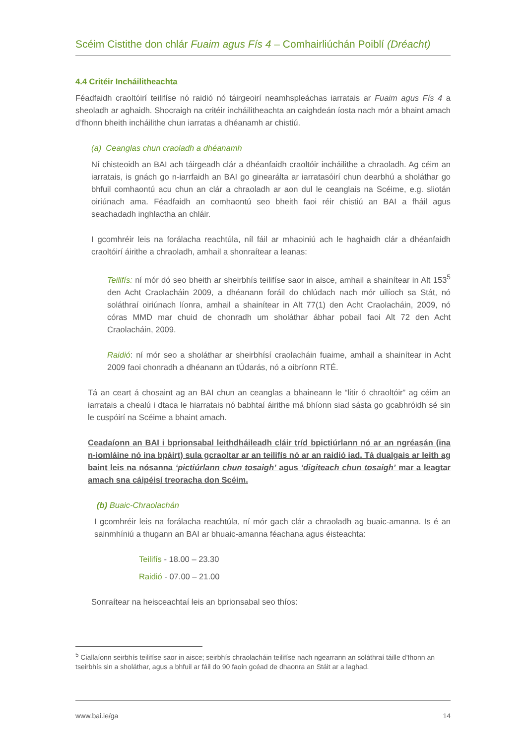Scéim Cistithe don chlár Fuaim agus Fís 4 – Comhairliúchán Poiblí (Dréacht)
4.4 Critéir Incháilitheachta
Féadfaidh craoltóirí teilifíse nó raidió nó táirgeoirí neamhspleáchas iarratais ar Fuaim agus Fís 4 a sheoladh ar aghaidh. Shocraigh na critéir incháilitheachta an caighdeán íosta nach mór a bhaint amach d’fhonn bheith incháilithe chun iarratas a dhéanamh ar chistiú.
(a) Ceanglas chun craoladh a dhéanamh
Ní chisteoidh an BAI ach táirgeadh clár a dhéanfaidh craoltóir incháilithe a chraoladh. Ag céim an iarratais, is gnách go n-iarrfaidh an BAI go ginearálta ar iarratasóirí chun dearbhú a sholáthar go bhfuil comhaontú acu chun an clár a chraoladh ar aon dul le ceanglais na Scéime, e.g. sliotán oiriúnach ama. Féadfaidh an comhaontú seo bheith faoi réir chistiú an BAI a fháil agus seachadadh inghlactha an chláir.
I gcomhréir leis na forálacha reachtúla, níl fáil ar mhaoiniú ach le haghaidh clár a dhéanfaidh craoltóirí áirithe a chraoladh, amhail a shonraítear a leanas:
Teilifís: ní mór dó seo bheith ar sheirbhís teilifíse saor in aisce, amhail a shainítear in Alt 153<sup>5</sup> den Acht Craolacháin 2009, a dhéanann foráil do chlúdach nach mór uilíoch sa Stát, nó soláthraí oiriúnach líonra, amhail a shainítear in Alt 77(1) den Acht Craolacháin, 2009, nó córas MMD mar chuid de chonradh um sholáthar ábhar pobail faoi Alt 72 den Acht Craolacháin, 2009.
Raidió: ní mór seo a sholáthar ar sheirbhísí craolacháin fuaime, amhail a shainítear in Acht 2009 faoi chonradh a dhéanann an tÚdarás, nó a oibríonn RTÉ.
Tá an ceart á chosaint ag an BAI chun an ceanglas a bhaineann le “litir ó chraoltóir” ag céim an iarratais a chealú i dtaca le hiarratais nó babhtaí áirithe má bhíonn siad sásta go gcabhróidh sé sin le cuspóirí na Scéime a bhaint amach.
Ceadaíonn an BAI i bprionsabal leithdháileadh cláir tríd bpictiúrlann nó ar an ngréasán (ina n-iomláine nó ina bpáirt) sula gcraoltar ar an teilifís nó ar an raidió iad. Tá dualgais ar leith ag baint leis na nósanna ‘pictiúrlann chun tosaigh’ agus ‘digiteach chun tosaigh’ mar a leagtar amach sna cáipéisí treoracha don Scéim.
(b) Buaic-Chraolachán
I gcomhréir leis na forálacha reachtúla, ní mór gach clár a chraoladh ag buaic-amanna. Is é an sainmhíniú a thugann an BAI ar bhuaic-amanna féachana agus éisteachta:
Teilifís - 18.00 – 23.30
Raidió - 07.00 – 21.00
Sonraítear na heisceachtaí leis an bprionsabal seo thíos:
<sup>5</sup> Ciallaíonn seirbhís teilifíse saor in aisce; seirbhís chraolacháin teilifíse nach ngearrann an soláthraí táille d’fhonn an tseirbhís sin a sholáthar, agus a bhfuil ar fáil do 90 faoin gcéad de dhaonra an Stáit ar a laghad.
www.bai.ie/ga 14